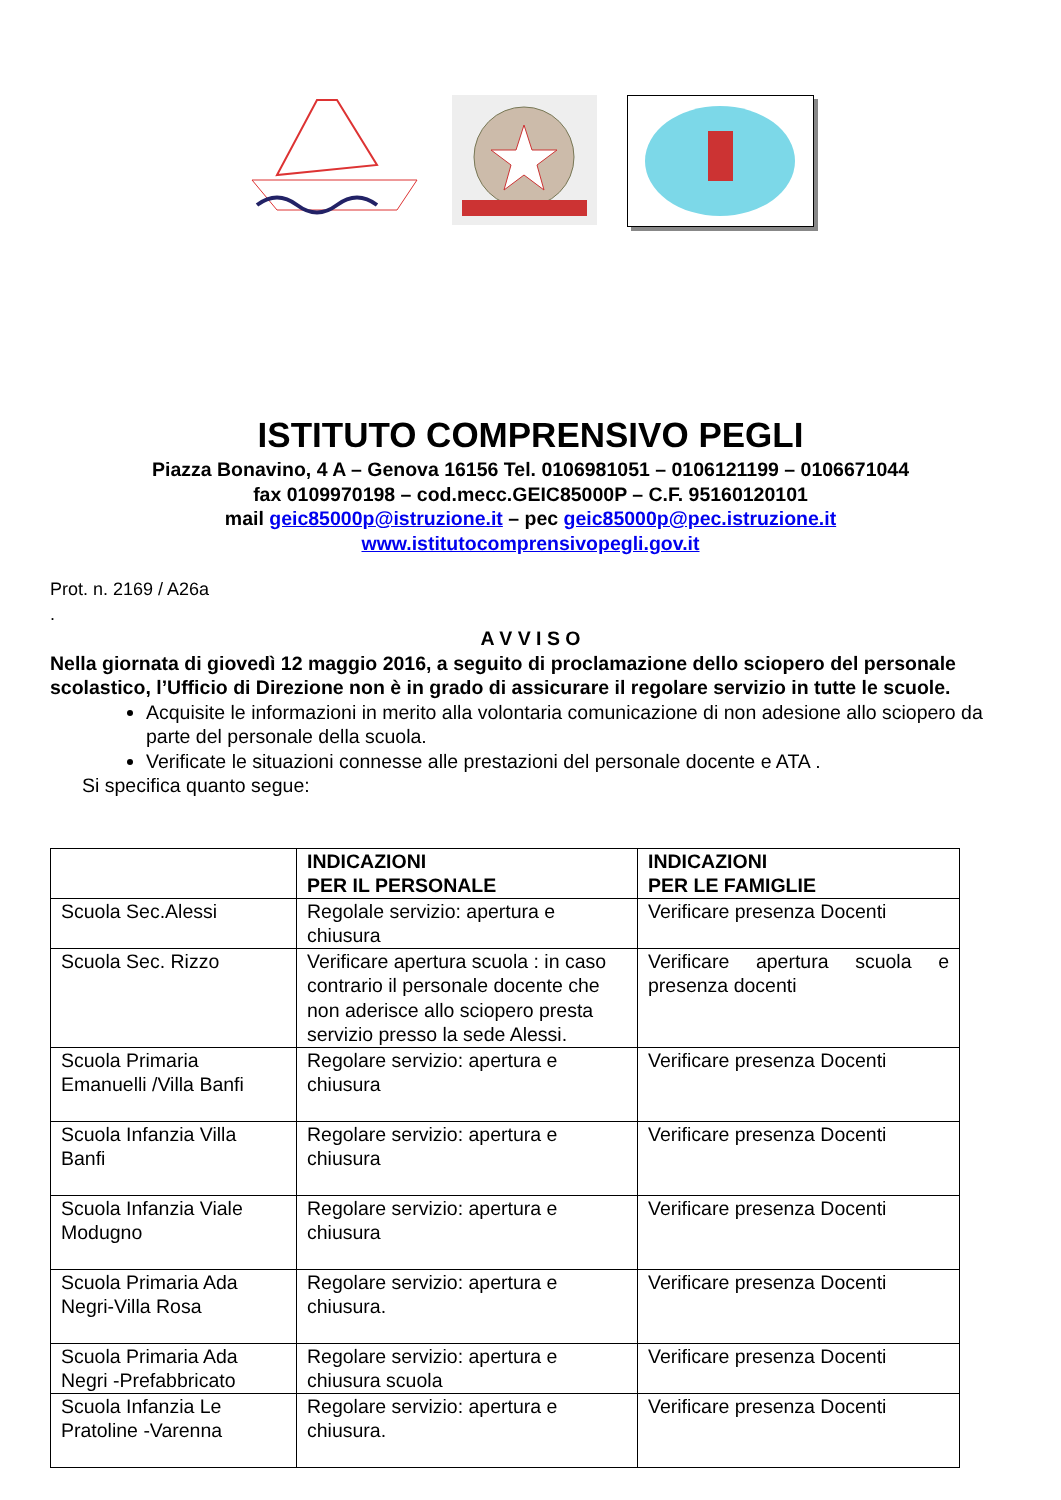ISTITUTO COMPRENSIVO PEGLI
Piazza Bonavino, 4 A – Genova 16156 Tel. 0106981051 – 0106121199 – 0106671044
fax 0109970198 – cod.mecc.GEIC85000P – C.F. 95160120101
mail geic85000p@istruzione.it – pec geic85000p@pec.istruzione.it
www.istitutocomprensivopegli.gov.it
Prot. n. 2169 / A26a
.
A V V I S O
Nella giornata di giovedì 12 maggio 2016, a seguito di proclamazione dello sciopero del personale scolastico, l’Ufficio di Direzione non è in grado di assicurare il regolare servizio in tutte le scuole.
Acquisite le informazioni in merito alla volontaria comunicazione di non adesione allo sciopero da parte del personale della scuola.
Verificate le situazioni connesse alle prestazioni del personale docente e ATA .
Si specifica quanto segue:
| | INDICAZIONI PER IL PERSONALE | INDICAZIONI PER LE FAMIGLIE |
| --- | --- | --- |
| Scuola Sec.Alessi | Regolale servizio: apertura e chiusura | Verificare presenza Docenti |
| Scuola Sec. Rizzo | Verificare apertura scuola : in caso contrario il personale docente che non aderisce allo sciopero presta servizio presso la sede Alessi. | Verificare apertura scuola e presenza docenti |
| Scuola Primaria Emanuelli /Villa Banfi | Regolare servizio: apertura e chiusura | Verificare presenza Docenti |
| Scuola Infanzia Villa Banfi | Regolare servizio: apertura e chiusura | Verificare presenza Docenti |
| Scuola Infanzia Viale Modugno | Regolare servizio: apertura e chiusura | Verificare presenza Docenti |
| Scuola Primaria Ada Negri-Villa Rosa | Regolare servizio: apertura e chiusura. | Verificare presenza Docenti |
| Scuola Primaria Ada Negri -Prefabbricato | Regolare servizio: apertura e chiusura scuola | Verificare presenza Docenti |
| Scuola Infanzia Le Pratoline -Varenna | Regolare servizio: apertura e chiusura. | Verificare presenza Docenti |